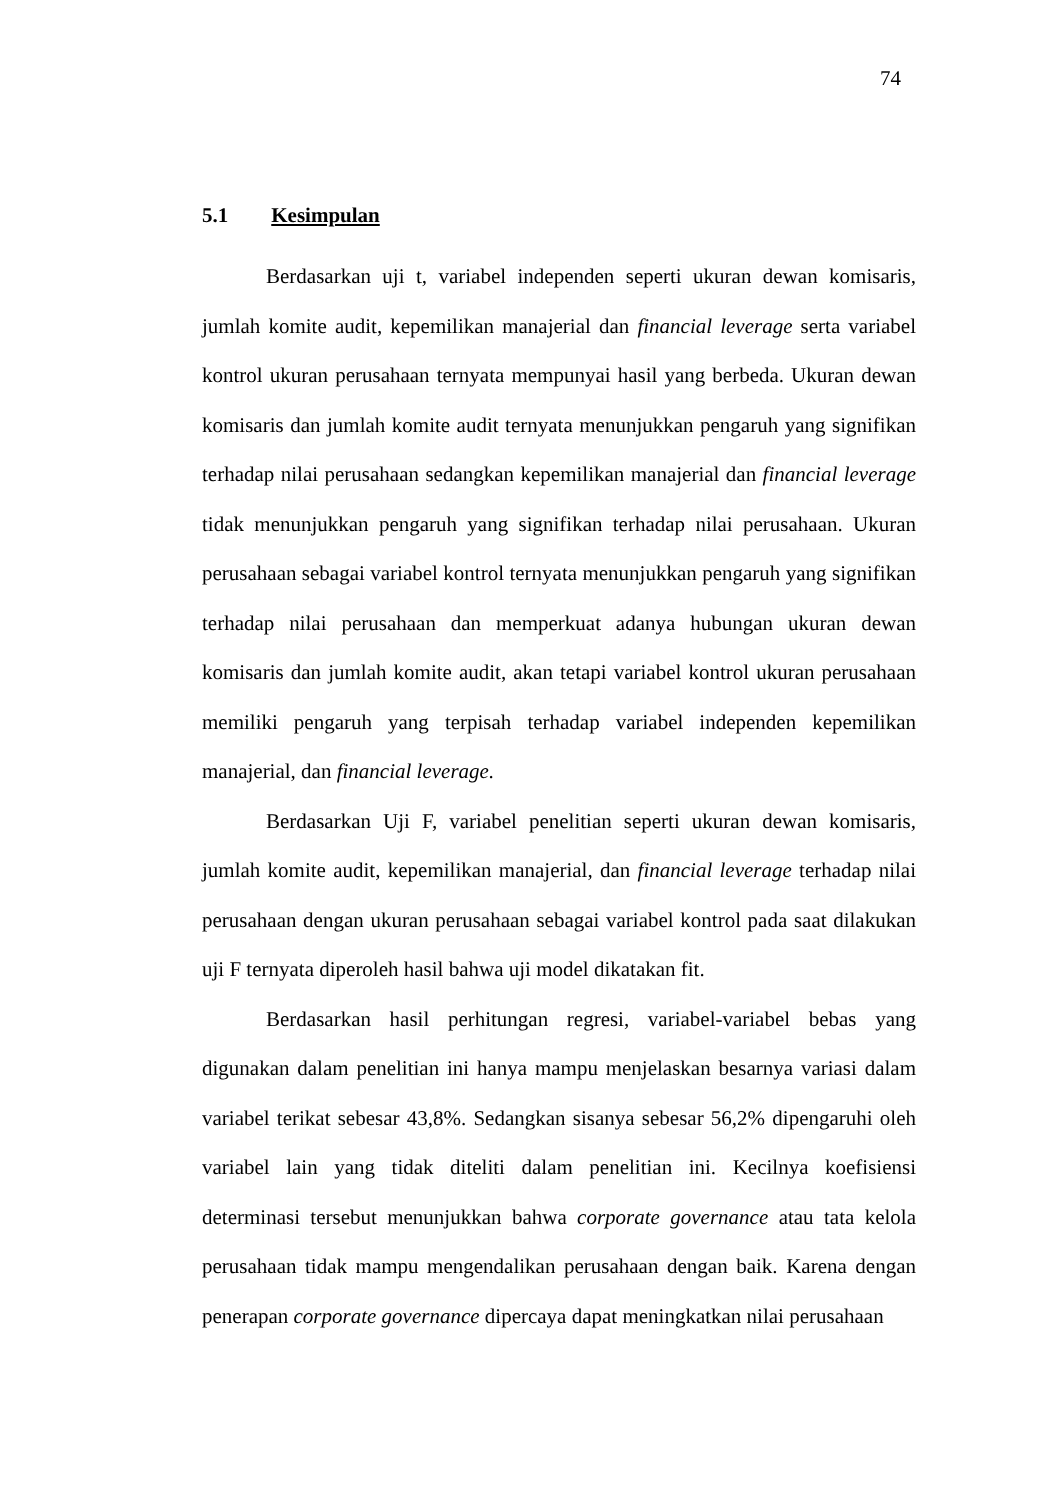74
5.1 Kesimpulan
Berdasarkan uji t, variabel independen seperti ukuran dewan komisaris, jumlah komite audit, kepemilikan manajerial dan financial leverage serta variabel kontrol ukuran perusahaan ternyata mempunyai hasil yang berbeda. Ukuran dewan komisaris dan jumlah komite audit ternyata menunjukkan pengaruh yang signifikan terhadap nilai perusahaan sedangkan kepemilikan manajerial dan financial leverage tidak menunjukkan pengaruh yang signifikan terhadap nilai perusahaan. Ukuran perusahaan sebagai variabel kontrol ternyata menunjukkan pengaruh yang signifikan terhadap nilai perusahaan dan memperkuat adanya hubungan ukuran dewan komisaris dan jumlah komite audit, akan tetapi variabel kontrol ukuran perusahaan memiliki pengaruh yang terpisah terhadap variabel independen kepemilikan manajerial, dan financial leverage.
Berdasarkan Uji F, variabel penelitian seperti ukuran dewan komisaris, jumlah komite audit, kepemilikan manajerial, dan financial leverage terhadap nilai perusahaan dengan ukuran perusahaan sebagai variabel kontrol pada saat dilakukan uji F ternyata diperoleh hasil bahwa uji model dikatakan fit.
Berdasarkan hasil perhitungan regresi, variabel-variabel bebas yang digunakan dalam penelitian ini hanya mampu menjelaskan besarnya variasi dalam variabel terikat sebesar 43,8%. Sedangkan sisanya sebesar 56,2% dipengaruhi oleh variabel lain yang tidak diteliti dalam penelitian ini. Kecilnya koefisiensi determinasi tersebut menunjukkan bahwa corporate governance atau tata kelola perusahaan tidak mampu mengendalikan perusahaan dengan baik. Karena dengan penerapan corporate governance dipercaya dapat meningkatkan nilai perusahaan